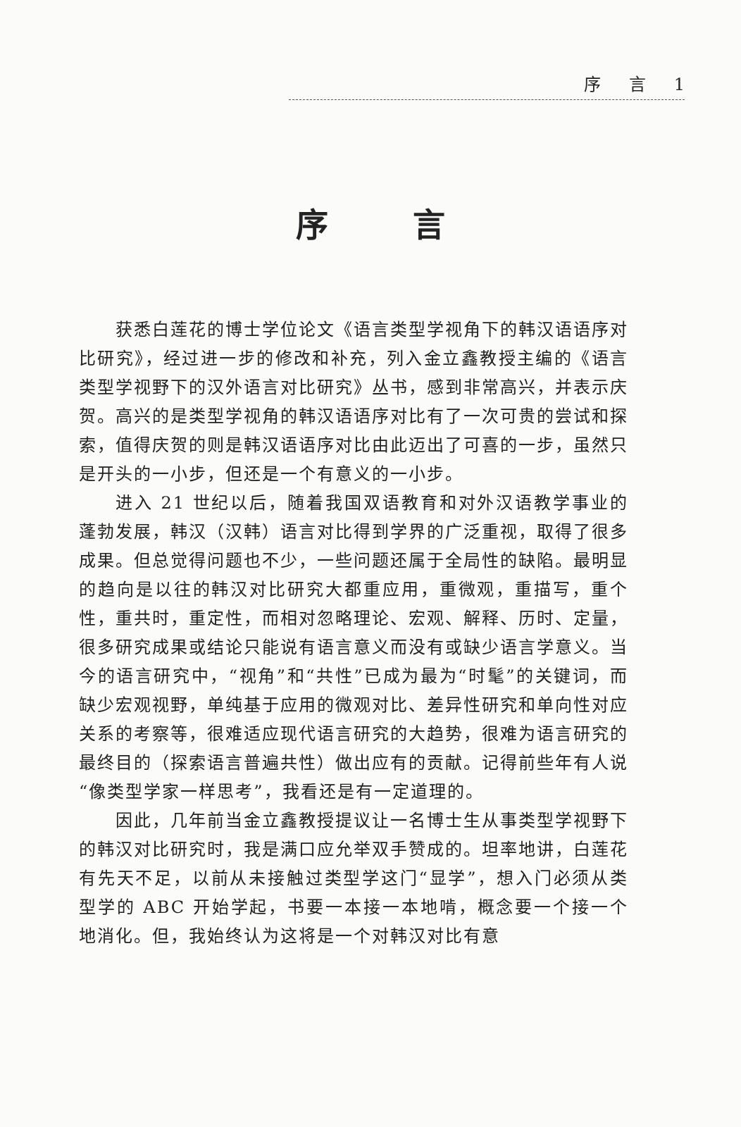序 言 1
序言
获悉白莲花的博士学位论文《语言类型学视角下的韩汉语语序对比研究》，经过进一步的修改和补充，列入金立鑫教授主编的《语言类型学视野下的汉外语言对比研究》丛书，感到非常高兴，并表示庆贺。高兴的是类型学视角的韩汉语语序对比有了一次可贵的尝试和探索，值得庆贺的则是韩汉语语序对比由此迈出了可喜的一步，虽然只是开头的一小步，但还是一个有意义的一小步。
进入 21 世纪以后，随着我国双语教育和对外汉语教学事业的蓬勃发展，韩汉（汉韩）语言对比得到学界的广泛重视，取得了很多成果。但总觉得问题也不少，一些问题还属于全局性的缺陷。最明显的趋向是以往的韩汉对比研究大都重应用，重微观，重描写，重个性，重共时，重定性，而相对忽略理论、宏观、解释、历时、定量，很多研究成果或结论只能说有语言意义而没有或缺少语言学意义。当今的语言研究中，“视角”和“共性”已成为最为“时髦”的关键词，而缺少宏观视野，单纯基于应用的微观对比、差异性研究和单向性对应关系的考察等，很难适应现代语言研究的大趋势，很难为语言研究的最终目的（探索语言普遍共性）做出应有的贡献。记得前些年有人说“像类型学家一样思考”，我看还是有一定道理的。
因此，几年前当金立鑫教授提议让一名博士生从事类型学视野下的韩汉对比研究时，我是满口应允举双手赞成的。坦率地讲，白莲花有先天不足，以前从未接触过类型学这门“显学”，想入门必须从类型学的 ABC 开始学起，书要一本接一本地啃，概念要一个接一个地消化。但，我始终认为这将是一个对韩汉对比有意